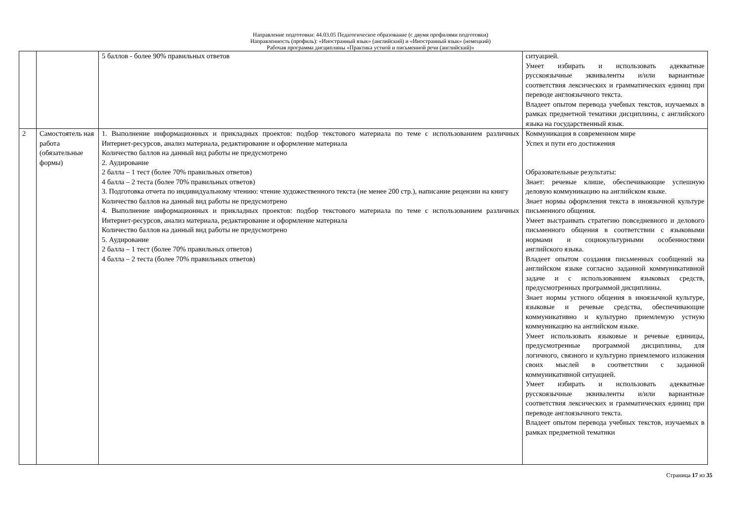Направление подготовки: 44.03.05 Педагогическое образование (с двумя профилями подготовки)
Направленность (профиль): «Иностранный язык» (английский) и «Иностранный язык» (немецкий)
Рабочая программа дисциплины «Практика устной и письменной речи (английский)»
| | | 5 баллов - более 90% правильных ответов | ситуацией. Умеет избирать и использовать адекватные русскоязычные эквиваленты и/или вариантные соответствия лексических и грамматических единиц при переводе англоязычного текста. Владеет опытом перевода учебных текстов, изучаемых в рамках предметной тематики дисциплины, с английского языка на государственный язык. |
| 2 | Самостоятель ная работа (обязательные формы) | 1. Выполнение информационных и прикладных проектов: подбор текстового материала по теме с использованием различных Интернет-ресурсов, анализ материала, редактирование и оформление материала Количество баллов на данный вид работы не предусмотрено 2. Аудирование 2 балла – 1 тест (более 70% правильных ответов) 4 балла – 2 теста (более 70% правильных ответов) 3. Подготовка отчета по индивидуальному чтению: чтение художественного текста (не менее 200 стр.), написание рецензии на книгу Количество баллов на данный вид работы не предусмотрено 4. Выполнение информационных и прикладных проектов: подбор текстового материала по теме с использованием различных Интернет-ресурсов, анализ материала, редактирование и оформление материала Количество баллов на данный вид работы не предусмотрено 5. Аудирование 2 балла – 1 тест (более 70% правильных ответов) 4 балла – 2 теста (более 70% правильных ответов) | Коммуникация в современном мире Успех и пути его достижения Образовательные результаты: Знает: речевые клише, обеспечивающие успешную деловую коммуникацию на английском языке. Знает нормы оформления текста в иноязычной культуре письменного общения. Умеет выстраивать стратегию повседневного и делового письменного общения в соответствии с языковыми нормами и социокультурными особенностями английского языка. Владеет опытом создания письменных сообщений на английском языке согласно заданной коммуникативной задаче и с использованием языковых средств, предусмотренных программой дисциплины. Знает нормы устного общения в иноязычной культуре, языковые и речевые средства, обеспечивающие коммуникативно и культурно приемлемую устную коммуникацию на английском языке. Умеет использовать языковые и речевые единицы, предусмотренные программой дисциплины, для логичного, связного и культурно приемлемого изложения своих мыслей в соответствии с заданной коммуникативной ситуацией. Умеет избирать и использовать адекватные русскоязычные эквиваленты и/или вариантные соответствия лексических и грамматических единиц при переводе англоязычного текста. Владеет опытом перевода учебных текстов, изучаемых в рамках предметной тематики |
Страница 17 из 35